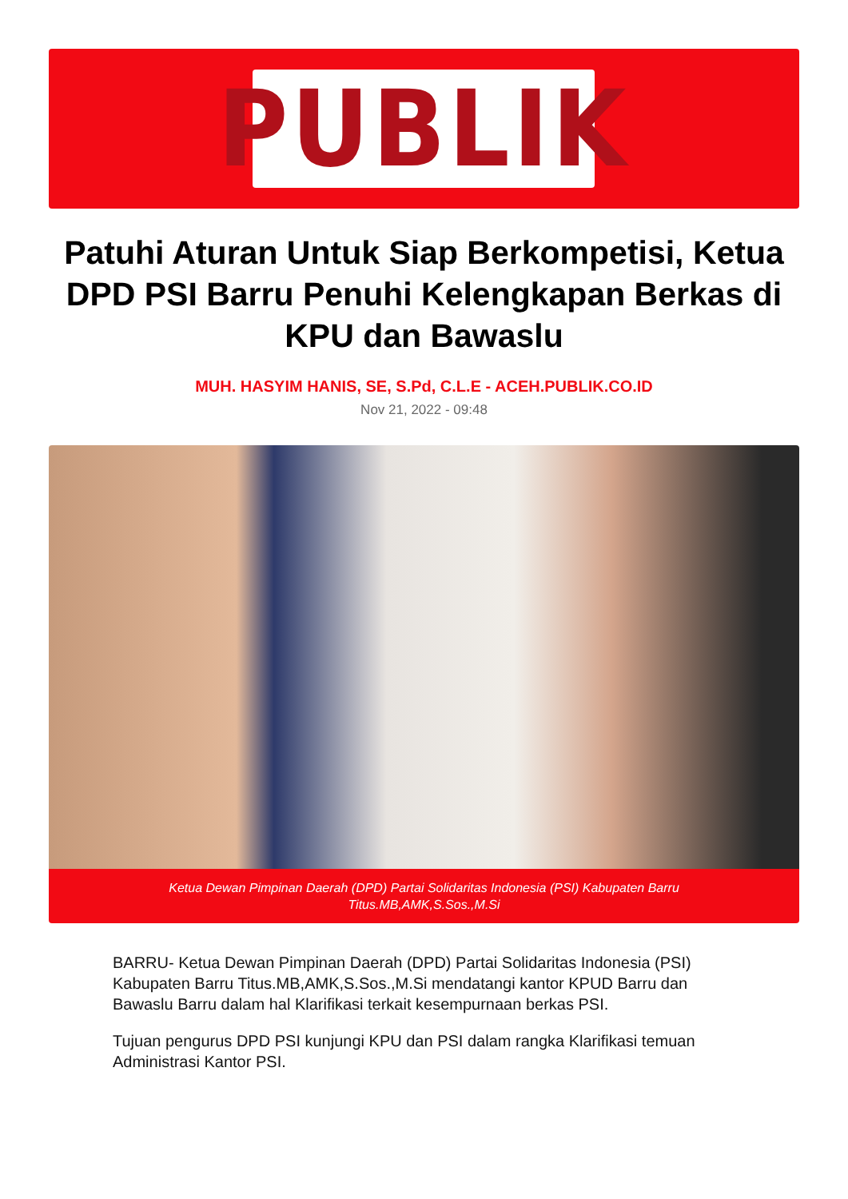PUBLIK
Patuhi Aturan Untuk Siap Berkompetisi, Ketua DPD PSI Barru Penuhi Kelengkapan Berkas di KPU dan Bawaslu
MUH. HASYIM HANIS, SE, S.Pd, C.L.E - ACEH.PUBLIK.CO.ID
Nov 21, 2022 - 09:48
Ketua Dewan Pimpinan Daerah (DPD) Partai Solidaritas Indonesia (PSI) Kabupaten Barru
Titus.MB,AMK,S.Sos.,M.Si
BARRU- Ketua Dewan Pimpinan Daerah (DPD) Partai Solidaritas Indonesia (PSI) Kabupaten Barru Titus.MB,AMK,S.Sos.,M.Si mendatangi kantor KPUD Barru dan Bawaslu Barru dalam hal Klarifikasi terkait kesempurnaan berkas PSI.
Tujuan pengurus DPD PSI kunjungi KPU dan PSI dalam rangka Klarifikasi temuan Administrasi Kantor PSI.